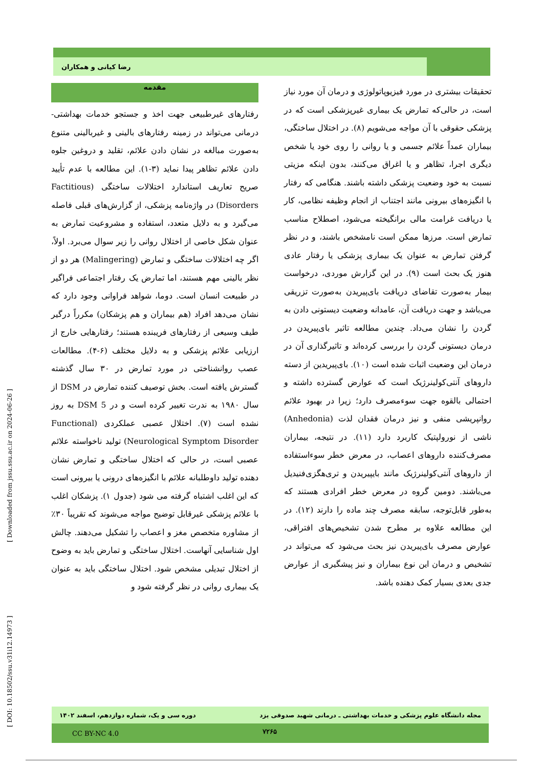رضا کیانی و همکاران
مقدمه
رفتارهای غیرطبیعی جهت اخذ و جستجو خدمات بهداشتی-درمانی می‌تواند در زمینه رفتارهای بالینی و غیربالینی متنوع به‌صورت مبالغه در نشان دادن علائم، تقلید و دروغین جلوه دادن علائم تظاهر پیدا نماید (۳-۱). این مطالعه با عدم تأیید صریح تعاریف استاندارد اختلالات ساختگی (Factitious Disorders) در واژه‌نامه پزشکی، از گزارش‌های قبلی فاصله می‌گیرد و به دلایل متعدد، استفاده و مشروعیت تمارض به عنوان شکل خاصی از اختلال روانی را زیر سوال می‌برد. اولاً، اگر چه اختلالات ساختگی و تمارض (Malingering) هر دو از نظر بالینی مهم هستند، اما تمارض یک رفتار اجتماعی فراگیر در طبیعت انسان است. دوما، شواهد فراوانی وجود دارد که نشان می‌دهد افراد (هم بیماران و هم پزشکان) مکرراً درگیر طیف وسیعی از رفتارهای فریبنده هستند؛ رفتارهایی خارج از ارزیابی علائم پزشکی و به دلایل مختلف (۶-۴). مطالعات عصب روانشناختی در مورد تمارض در ۳۰ سال گذشته گسترش یافته است. بخش توصیف کننده تمارض در DSM از سال ۱۹۸۰ به ندرت تغییر کرده است و در DSM 5 به روز نشده است (۷). اختلال عصبی عملکردی (Functional Neurological Symptom Disorder) تولید ناخواسته علائم عصبی است، در حالی که اختلال ساختگی و تمارض نشان دهنده تولید داوطلبانه علائم با انگیزه‌های درونی یا بیرونی است که این اغلب اشتباه گرفته می شود (جدول ۱). پزشکان اغلب با علائم پزشکی غیرقابل توضیح مواجه می‌شوند که تقریباً ۳۰٪ از مشاوره متخصص مغز و اعصاب را تشکیل می‌دهند. چالش اول شناسایی آنهاست. اختلال ساختگی و تمارض باید به وضوح از اختلال تبدیلی مشخص شود. اختلال ساختگی باید به عنوان یک بیماری روانی در نظر گرفته شود و
تحقیقات بیشتری در مورد فیزیوپاتولوژی و درمان آن مورد نیاز است، در حالی‌که تمارض یک بیماری غیرپزشکی است که در پزشکی حقوقی با آن مواجه می‌شویم (۸). در اختلال ساختگی، بیماران عمداً علائم جسمی و یا روانی را روی خود یا شخص دیگری اجرا، تظاهر و یا اغراق می‌کنند، بدون اینکه مزیتی نسبت به خود وضعیت پزشکی داشته باشند. هنگامی که رفتار با انگیزه‌های بیرونی مانند اجتناب از انجام وظیفه نظامی، کار یا دریافت غرامت مالی برانگیخته می‌شود، اصطلاح مناسب تمارض است. مرزها ممکن است نامشخص باشند، و در نظر گرفتن تمارض به عنوان یک بیماری پزشکی یا رفتار عادی هنوز یک بحث است (۹). در این گزارش موردی، درخواست بیمار به‌صورت تقاضای دریافت بای‌پیریدن به‌صورت تزریقی می‌باشد و جهت دریافت آن، عامدانه وضعیت دیستونی دادن به گردن را نشان می‌داد. چندین مطالعه تاثیر بای‌پیریدن در درمان دیستونی گردن را بررسی کرده‌اند و تاثیرگذاری آن در درمان این وضعیت اثبات شده است (۱۰). بای‌پیریدین از دسته داروهای آنتی‌کولینرژیک است که عوارض گسترده داشته و احتمالی بالقوه جهت سوءمصرف دارد؛ زیرا در بهبود علائم روانپریشی منفی و نیز درمان فقدان لذت (Anhedonia) ناشی از نورولپتیک کاربرد دارد (۱۱). در نتیجه، بیماران مصرف‌کننده داروهای اعصاب، در معرض خطر سوءاستفاده از داروهای آنتی‌کولینرژیک مانند بایپیریدن و تری‌هگزی‌فنیدیل می‌باشند. دومین گروه در معرض خطر افرادی هستند که به‌طور قابل‌توجه، سابقه مصرف چند ماده را دارند (۱۲). در این مطالعه علاوه بر مطرح شدن تشخیص‌های افتراقی، عوارض مصرف بای‌پیریدن نیز بحث می‌شود که می‌تواند در تشخیص و درمان این نوع بیماران و نیز پیشگیری از عوارض جدی بعدی بسیار کمک دهنده باشد.
[ DOI: 10.18502/ssu.v31i12.14973 ] [ Downloaded from jssu.ssu.ac.ir on 2024-06-26 ]
مجله دانشگاه علوم پزشکی و خدمات بهداشتی ـ درمانی شهید صدوقی یزد دوره سی و یک، شماره دوازدهم، اسفند ۱۴۰۲
CC BY-NC 4.0 ۷۲۶۵